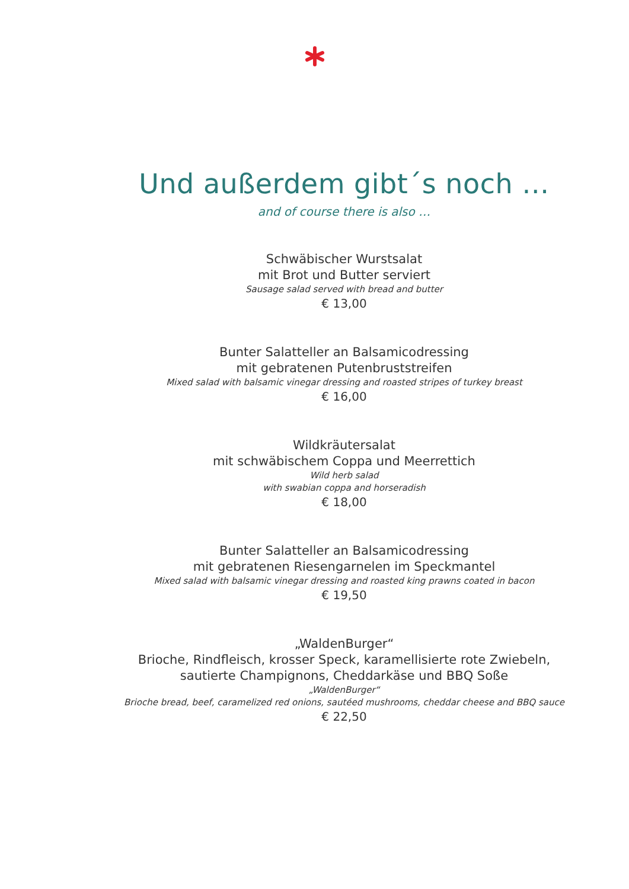Und außerdem gibt´s noch …
and of course there is also …
Schwäbischer Wurstsalat
mit Brot und Butter serviert
Sausage salad served with bread and butter
€ 13,00
Bunter Salatteller an Balsamicodressing
mit gebratenen Putenbruststreifen
Mixed salad with balsamic vinegar dressing and roasted stripes of turkey breast
€ 16,00
Wildkräutersalat
mit schwäbischem Coppa und Meerrettich
Wild herb salad
with swabian coppa and horseradish
€ 18,00
Bunter Salatteller an Balsamicodressing
mit gebratenen Riesengarnelen im Speckmantel
Mixed salad with balsamic vinegar dressing and roasted king prawns coated in bacon
€ 19,50
„WaldenBurger“
Brioche, Rindfleisch, krosser Speck, karamellisierte rote Zwiebeln,
sautierte Champignons, Cheddarkäse und BBQ Soße
„WaldenBurger“
Brioche bread, beef, caramelized red onions, sautéed mushrooms, cheddar cheese and BBQ sauce
€ 22,50